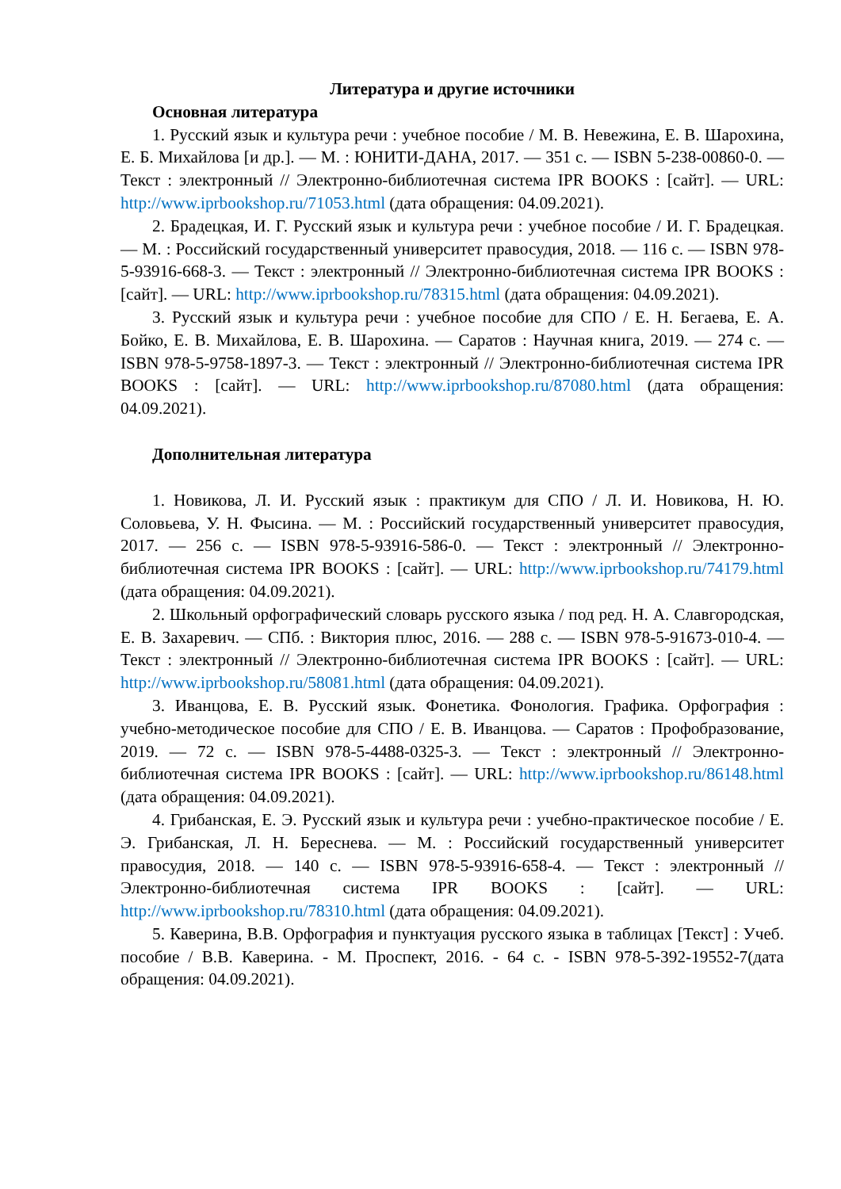Литература и другие источники
Основная литература
1. Русский язык и культура речи : учебное пособие / М. В. Невежина, Е. В. Шарохина, Е. Б. Михайлова [и др.]. — М. : ЮНИТИ-ДАНА, 2017. — 351 с. — ISBN 5-238-00860-0. — Текст : электронный // Электронно-библиотечная система IPR BOOKS : [сайт]. — URL: http://www.iprbookshop.ru/71053.html (дата обращения: 04.09.2021).
2. Брадецкая, И. Г. Русский язык и культура речи : учебное пособие / И. Г. Брадецкая. — М. : Российский государственный университет правосудия, 2018. — 116 с. — ISBN 978-5-93916-668-3. — Текст : электронный // Электронно-библиотечная система IPR BOOKS : [сайт]. — URL: http://www.iprbookshop.ru/78315.html (дата обращения: 04.09.2021).
3. Русский язык и культура речи : учебное пособие для СПО / Е. Н. Бегаева, Е. А. Бойко, Е. В. Михайлова, Е. В. Шарохина. — Саратов : Научная книга, 2019. — 274 c. — ISBN 978-5-9758-1897-3. — Текст : электронный // Электронно-библиотечная система IPR BOOKS : [сайт]. — URL: http://www.iprbookshop.ru/87080.html (дата обращения: 04.09.2021).
Дополнительная литература
1. Новикова, Л. И. Русский язык : практикум для СПО / Л. И. Новикова, Н. Ю. Соловьева, У. Н. Фысина. — М. : Российский государственный университет правосудия, 2017. — 256 c. — ISBN 978-5-93916-586-0. — Текст : электронный // Электронно-библиотечная система IPR BOOKS : [сайт]. — URL: http://www.iprbookshop.ru/74179.html (дата обращения: 04.09.2021).
2. Школьный орфографический словарь русского языка / под ред. Н. А. Славгородская, Е. В. Захаревич. — СПб. : Виктория плюс, 2016. — 288 c. — ISBN 978-5-91673-010-4. — Текст : электронный // Электронно-библиотечная система IPR BOOKS : [сайт]. — URL: http://www.iprbookshop.ru/58081.html (дата обращения: 04.09.2021).
3. Иванцова, Е. В. Русский язык. Фонетика. Фонология. Графика. Орфография : учебно-методическое пособие для СПО / Е. В. Иванцова. — Саратов : Профобразование, 2019. — 72 c. — ISBN 978-5-4488-0325-3. — Текст : электронный // Электронно-библиотечная система IPR BOOKS : [сайт]. — URL: http://www.iprbookshop.ru/86148.html (дата обращения: 04.09.2021).
4. Грибанская, Е. Э. Русский язык и культура речи : учебно-практическое пособие / Е. Э. Грибанская, Л. Н. Береснева. — М. : Российский государственный университет правосудия, 2018. — 140 c. — ISBN 978-5-93916-658-4. — Текст : электронный // Электронно-библиотечная система IPR BOOKS : [сайт]. — URL: http://www.iprbookshop.ru/78310.html (дата обращения: 04.09.2021).
5. Каверина, В.В. Орфография и пунктуация русского языка в таблицах [Текст] : Учеб. пособие / В.В. Каверина. - М. Проспект, 2016. - 64 с. - ISBN 978-5-392-19552-7(дата обращения: 04.09.2021).